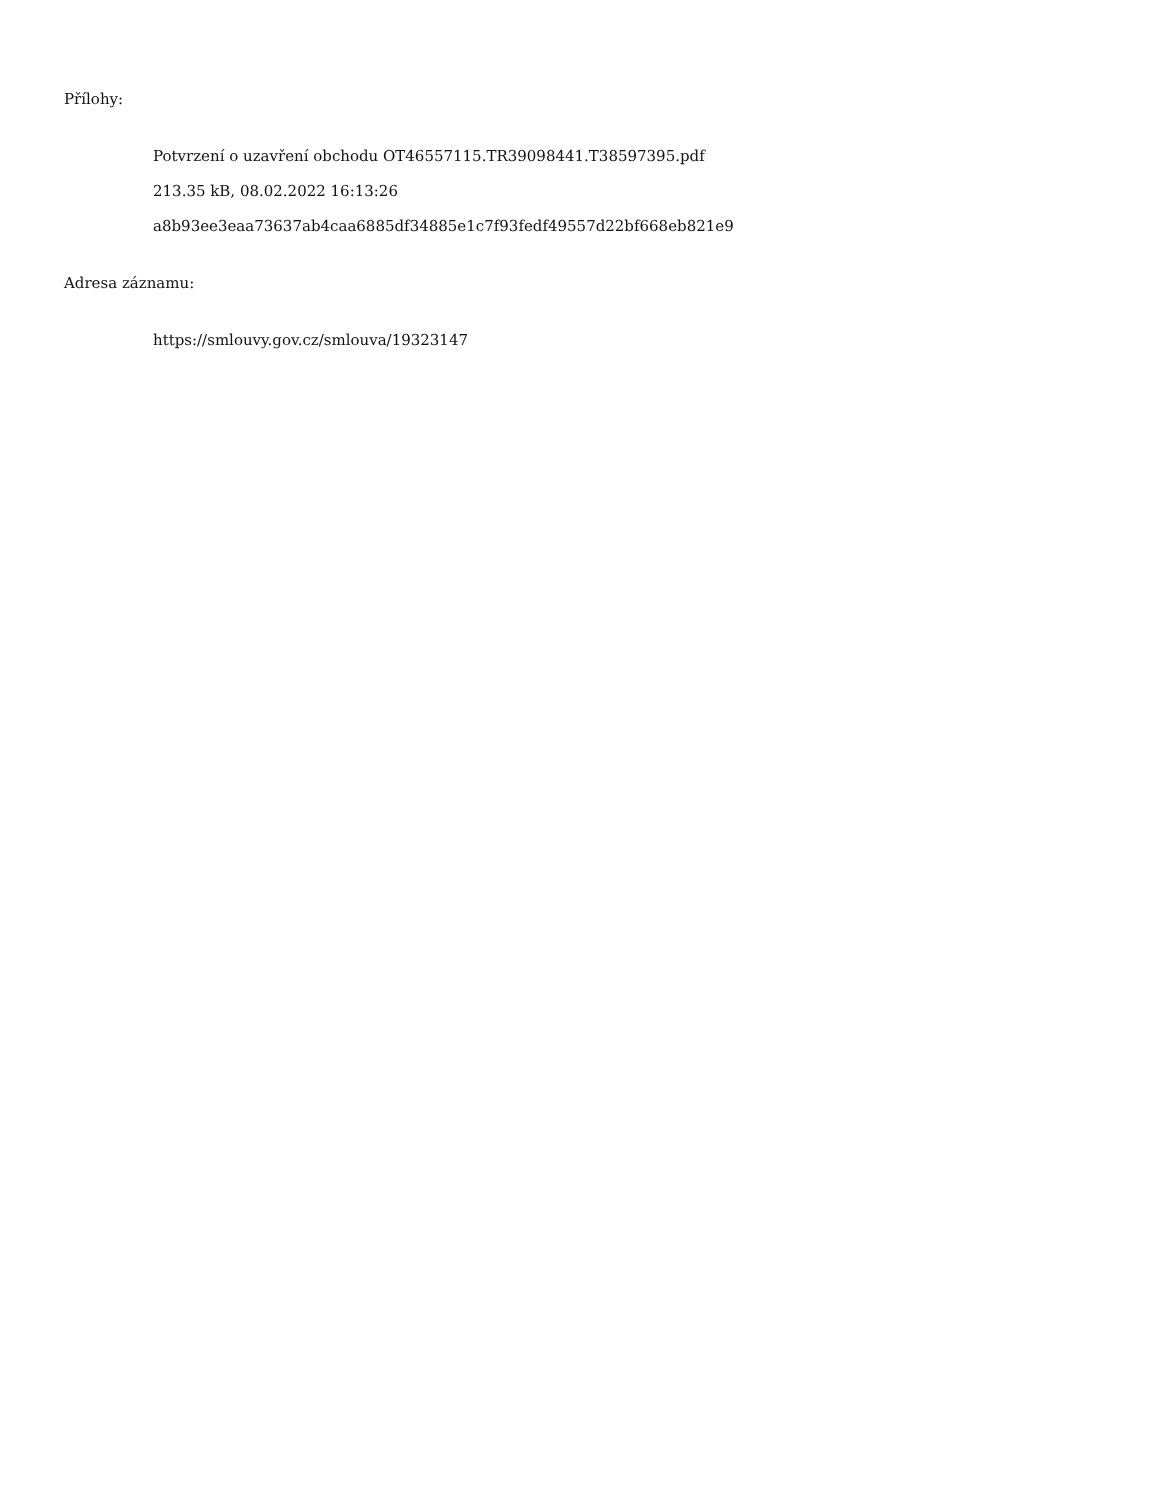Přílohy:
Potvrzení o uzavření obchodu OT46557115.TR39098441.T38597395.pdf
213.35 kB, 08.02.2022 16:13:26
a8b93ee3eaa73637ab4caa6885df34885e1c7f93fedf49557d22bf668eb821e9
Adresa záznamu:
https://smlouvy.gov.cz/smlouva/19323147